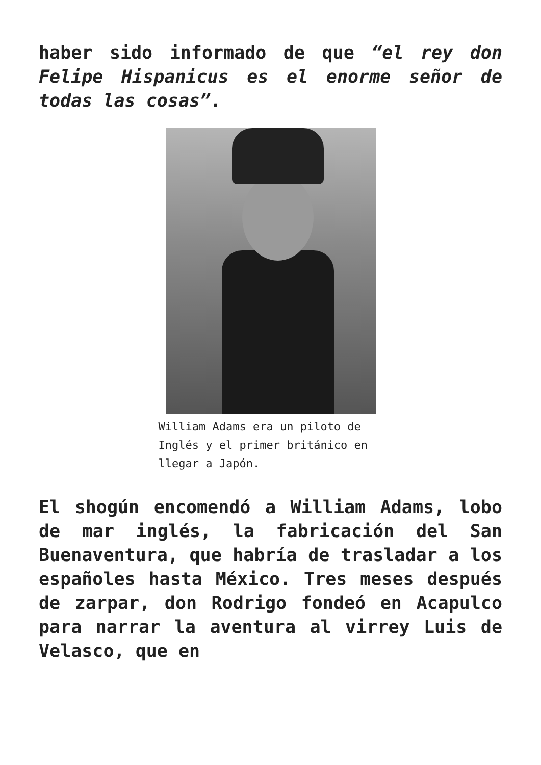haber sido informado de que “el rey don Felipe Hispanicus es el enorme señor de todas las cosas”.
William Adams era un piloto de Inglés y el primer británico en llegar a Japón.
El shogún encomendó a William Adams, lobo de mar inglés, la fabricación del San Buenaventura, que habría de trasladar a los españoles hasta México. Tres meses después de zarpar, don Rodrigo fondeó en Acapulco para narrar la aventura al virrey Luis de Velasco, que en